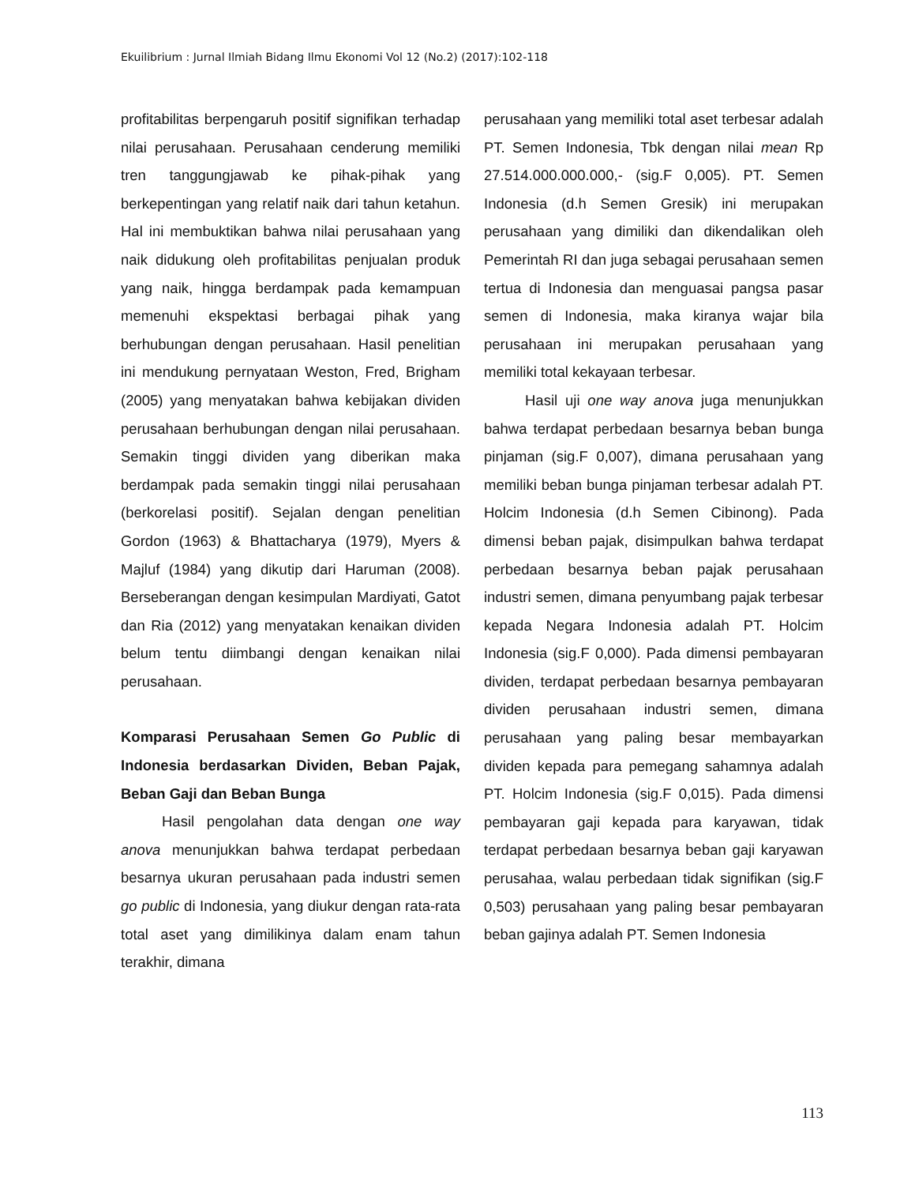Ekuilibrium : Jurnal Ilmiah Bidang Ilmu Ekonomi Vol 12 (No.2) (2017):102-118
profitabilitas berpengaruh positif signifikan terhadap nilai perusahaan. Perusahaan cenderung memiliki tren tanggungjawab ke pihak-pihak yang berkepentingan yang relatif naik dari tahun ketahun. Hal ini membuktikan bahwa nilai perusahaan yang naik didukung oleh profitabilitas penjualan produk yang naik, hingga berdampak pada kemampuan memenuhi ekspektasi berbagai pihak yang berhubungan dengan perusahaan. Hasil penelitian ini mendukung pernyataan Weston, Fred, Brigham (2005) yang menyatakan bahwa kebijakan dividen perusahaan berhubungan dengan nilai perusahaan. Semakin tinggi dividen yang diberikan maka berdampak pada semakin tinggi nilai perusahaan (berkorelasi positif). Sejalan dengan penelitian Gordon (1963) & Bhattacharya (1979), Myers & Majluf (1984) yang dikutip dari Haruman (2008). Berseberangan dengan kesimpulan Mardiyati, Gatot dan Ria (2012) yang menyatakan kenaikan dividen belum tentu diimbangi dengan kenaikan nilai perusahaan.
Komparasi Perusahaan Semen Go Public di Indonesia berdasarkan Dividen, Beban Pajak, Beban Gaji dan Beban Bunga
Hasil pengolahan data dengan one way anova menunjukkan bahwa terdapat perbedaan besarnya ukuran perusahaan pada industri semen go public di Indonesia, yang diukur dengan rata-rata total aset yang dimilikinya dalam enam tahun terakhir, dimana
perusahaan yang memiliki total aset terbesar adalah PT. Semen Indonesia, Tbk dengan nilai mean Rp 27.514.000.000.000,- (sig.F 0,005). PT. Semen Indonesia (d.h Semen Gresik) ini merupakan perusahaan yang dimiliki dan dikendalikan oleh Pemerintah RI dan juga sebagai perusahaan semen tertua di Indonesia dan menguasai pangsa pasar semen di Indonesia, maka kiranya wajar bila perusahaan ini merupakan perusahaan yang memiliki total kekayaan terbesar.
Hasil uji one way anova juga menunjukkan bahwa terdapat perbedaan besarnya beban bunga pinjaman (sig.F 0,007), dimana perusahaan yang memiliki beban bunga pinjaman terbesar adalah PT. Holcim Indonesia (d.h Semen Cibinong). Pada dimensi beban pajak, disimpulkan bahwa terdapat perbedaan besarnya beban pajak perusahaan industri semen, dimana penyumbang pajak terbesar kepada Negara Indonesia adalah PT. Holcim Indonesia (sig.F 0,000). Pada dimensi pembayaran dividen, terdapat perbedaan besarnya pembayaran dividen perusahaan industri semen, dimana perusahaan yang paling besar membayarkan dividen kepada para pemegang sahamnya adalah PT. Holcim Indonesia (sig.F 0,015). Pada dimensi pembayaran gaji kepada para karyawan, tidak terdapat perbedaan besarnya beban gaji karyawan perusahaa, walau perbedaan tidak signifikan (sig.F 0,503) perusahaan yang paling besar pembayaran beban gajinya adalah PT. Semen Indonesia
113